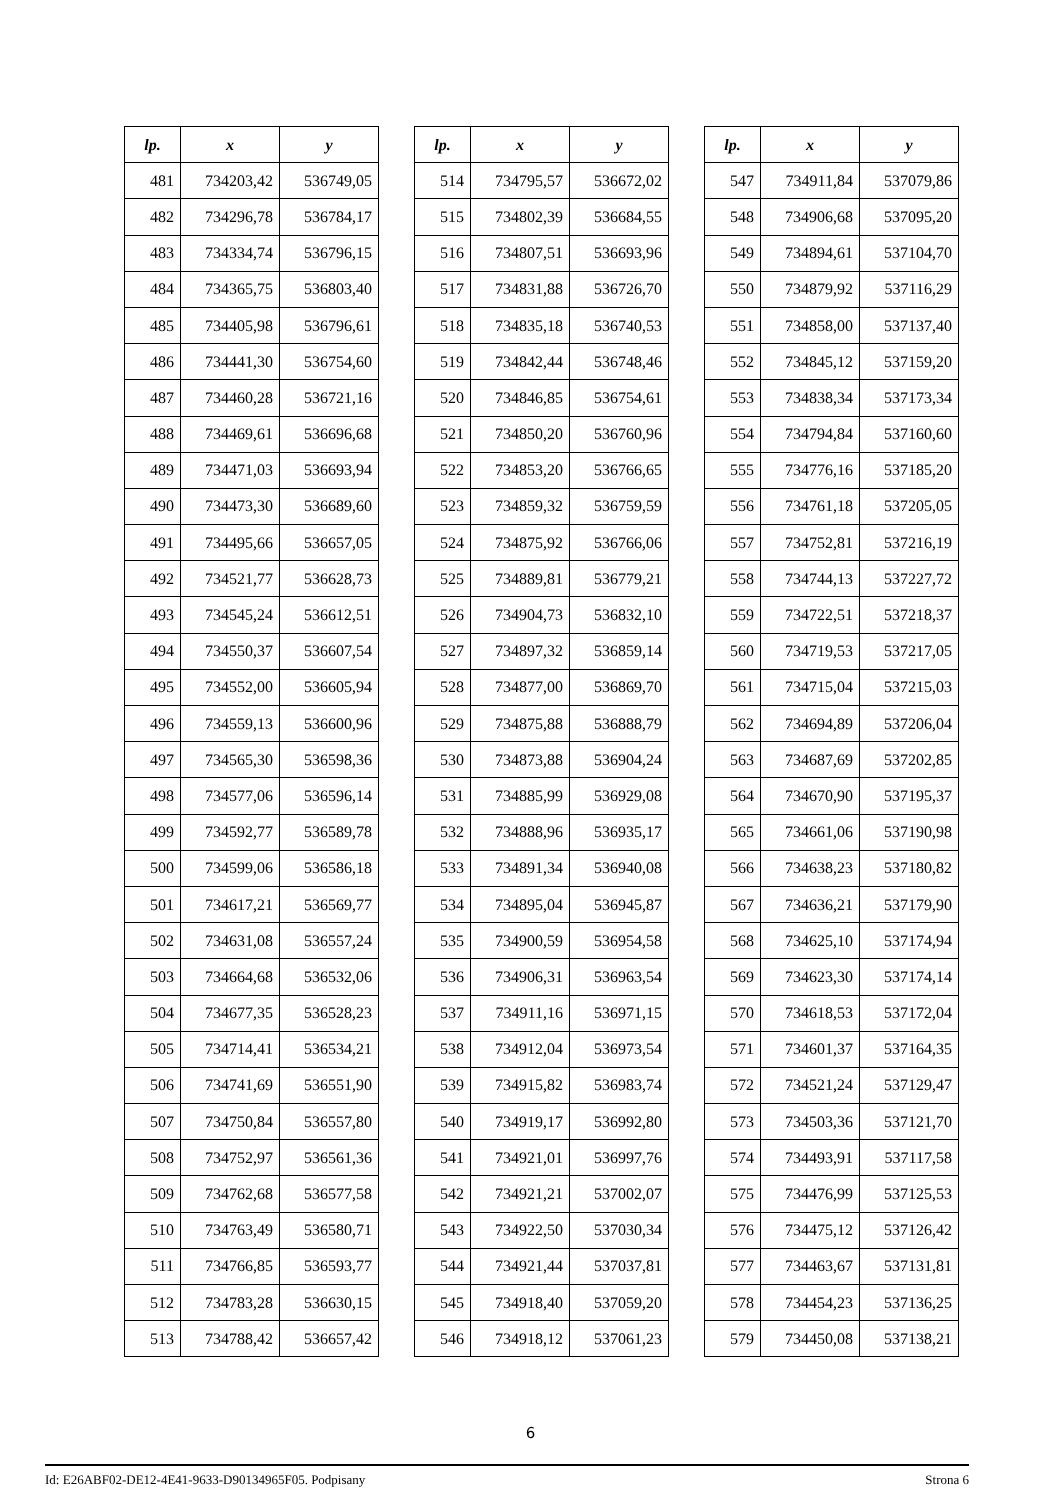| lp. | x | y |
| --- | --- | --- |
| 481 | 734203,42 | 536749,05 |
| 482 | 734296,78 | 536784,17 |
| 483 | 734334,74 | 536796,15 |
| 484 | 734365,75 | 536803,40 |
| 485 | 734405,98 | 536796,61 |
| 486 | 734441,30 | 536754,60 |
| 487 | 734460,28 | 536721,16 |
| 488 | 734469,61 | 536696,68 |
| 489 | 734471,03 | 536693,94 |
| 490 | 734473,30 | 536689,60 |
| 491 | 734495,66 | 536657,05 |
| 492 | 734521,77 | 536628,73 |
| 493 | 734545,24 | 536612,51 |
| 494 | 734550,37 | 536607,54 |
| 495 | 734552,00 | 536605,94 |
| 496 | 734559,13 | 536600,96 |
| 497 | 734565,30 | 536598,36 |
| 498 | 734577,06 | 536596,14 |
| 499 | 734592,77 | 536589,78 |
| 500 | 734599,06 | 536586,18 |
| 501 | 734617,21 | 536569,77 |
| 502 | 734631,08 | 536557,24 |
| 503 | 734664,68 | 536532,06 |
| 504 | 734677,35 | 536528,23 |
| 505 | 734714,41 | 536534,21 |
| 506 | 734741,69 | 536551,90 |
| 507 | 734750,84 | 536557,80 |
| 508 | 734752,97 | 536561,36 |
| 509 | 734762,68 | 536577,58 |
| 510 | 734763,49 | 536580,71 |
| 511 | 734766,85 | 536593,77 |
| 512 | 734783,28 | 536630,15 |
| 513 | 734788,42 | 536657,42 |
| lp. | x | y |
| --- | --- | --- |
| 514 | 734795,57 | 536672,02 |
| 515 | 734802,39 | 536684,55 |
| 516 | 734807,51 | 536693,96 |
| 517 | 734831,88 | 536726,70 |
| 518 | 734835,18 | 536740,53 |
| 519 | 734842,44 | 536748,46 |
| 520 | 734846,85 | 536754,61 |
| 521 | 734850,20 | 536760,96 |
| 522 | 734853,20 | 536766,65 |
| 523 | 734859,32 | 536759,59 |
| 524 | 734875,92 | 536766,06 |
| 525 | 734889,81 | 536779,21 |
| 526 | 734904,73 | 536832,10 |
| 527 | 734897,32 | 536859,14 |
| 528 | 734877,00 | 536869,70 |
| 529 | 734875,88 | 536888,79 |
| 530 | 734873,88 | 536904,24 |
| 531 | 734885,99 | 536929,08 |
| 532 | 734888,96 | 536935,17 |
| 533 | 734891,34 | 536940,08 |
| 534 | 734895,04 | 536945,87 |
| 535 | 734900,59 | 536954,58 |
| 536 | 734906,31 | 536963,54 |
| 537 | 734911,16 | 536971,15 |
| 538 | 734912,04 | 536973,54 |
| 539 | 734915,82 | 536983,74 |
| 540 | 734919,17 | 536992,80 |
| 541 | 734921,01 | 536997,76 |
| 542 | 734921,21 | 537002,07 |
| 543 | 734922,50 | 537030,34 |
| 544 | 734921,44 | 537037,81 |
| 545 | 734918,40 | 537059,20 |
| 546 | 734918,12 | 537061,23 |
| lp. | x | y |
| --- | --- | --- |
| 547 | 734911,84 | 537079,86 |
| 548 | 734906,68 | 537095,20 |
| 549 | 734894,61 | 537104,70 |
| 550 | 734879,92 | 537116,29 |
| 551 | 734858,00 | 537137,40 |
| 552 | 734845,12 | 537159,20 |
| 553 | 734838,34 | 537173,34 |
| 554 | 734794,84 | 537160,60 |
| 555 | 734776,16 | 537185,20 |
| 556 | 734761,18 | 537205,05 |
| 557 | 734752,81 | 537216,19 |
| 558 | 734744,13 | 537227,72 |
| 559 | 734722,51 | 537218,37 |
| 560 | 734719,53 | 537217,05 |
| 561 | 734715,04 | 537215,03 |
| 562 | 734694,89 | 537206,04 |
| 563 | 734687,69 | 537202,85 |
| 564 | 734670,90 | 537195,37 |
| 565 | 734661,06 | 537190,98 |
| 566 | 734638,23 | 537180,82 |
| 567 | 734636,21 | 537179,90 |
| 568 | 734625,10 | 537174,94 |
| 569 | 734623,30 | 537174,14 |
| 570 | 734618,53 | 537172,04 |
| 571 | 734601,37 | 537164,35 |
| 572 | 734521,24 | 537129,47 |
| 573 | 734503,36 | 537121,70 |
| 574 | 734493,91 | 537117,58 |
| 575 | 734476,99 | 537125,53 |
| 576 | 734475,12 | 537126,42 |
| 577 | 734463,67 | 537131,81 |
| 578 | 734454,23 | 537136,25 |
| 579 | 734450,08 | 537138,21 |
6
Id: E26ABF02-DE12-4E41-9633-D90134965F05. Podpisany Strona 6